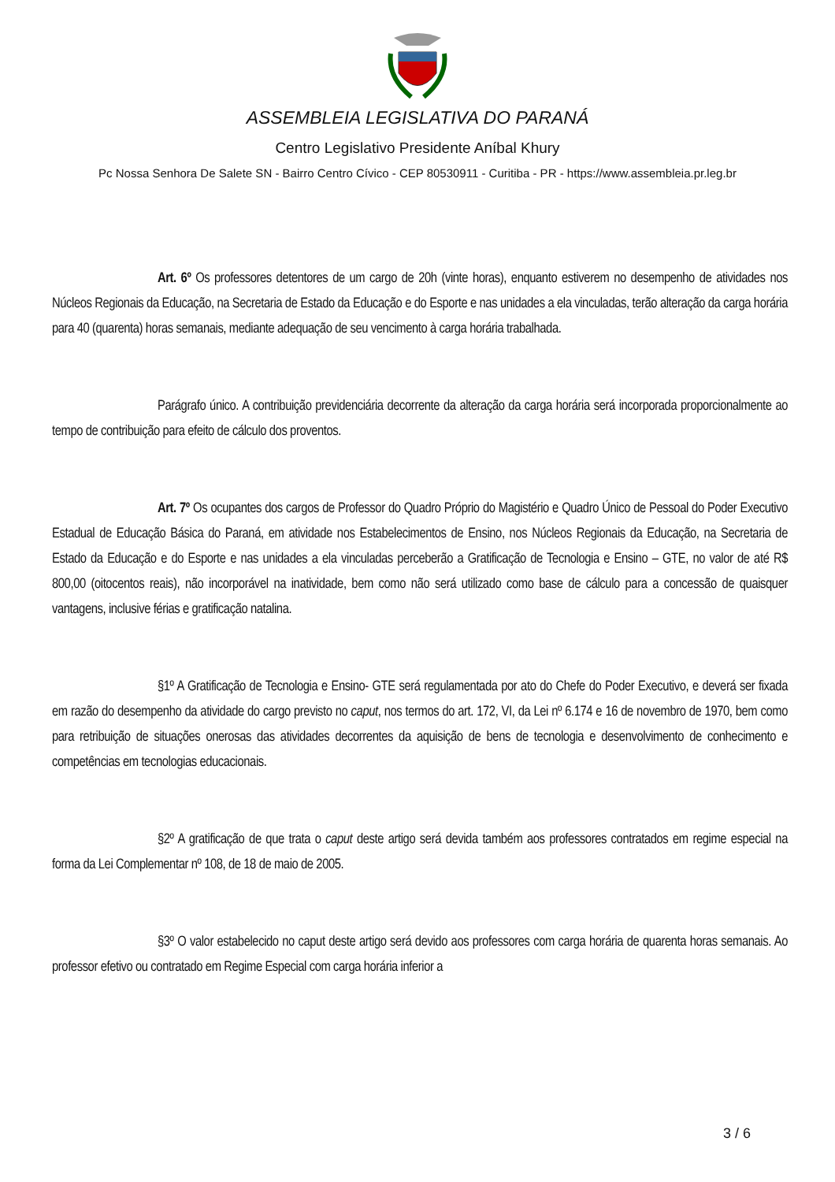ASSEMBLEIA LEGISLATIVA DO PARANÁ
Centro Legislativo Presidente Aníbal Khury
Pc Nossa Senhora De Salete SN - Bairro Centro Cívico - CEP 80530911 - Curitiba - PR - https://www.assembleia.pr.leg.br
Art. 6º Os professores detentores de um cargo de 20h (vinte horas), enquanto estiverem no desempenho de atividades nos Núcleos Regionais da Educação, na Secretaria de Estado da Educação e do Esporte e nas unidades a ela vinculadas, terão alteração da carga horária para 40 (quarenta) horas semanais, mediante adequação de seu vencimento à carga horária trabalhada.
Parágrafo único. A contribuição previdenciária decorrente da alteração da carga horária será incorporada proporcionalmente ao tempo de contribuição para efeito de cálculo dos proventos.
Art. 7º Os ocupantes dos cargos de Professor do Quadro Próprio do Magistério e Quadro Único de Pessoal do Poder Executivo Estadual de Educação Básica do Paraná, em atividade nos Estabelecimentos de Ensino, nos Núcleos Regionais da Educação, na Secretaria de Estado da Educação e do Esporte e nas unidades a ela vinculadas perceberão a Gratificação de Tecnologia e Ensino – GTE, no valor de até R$ 800,00 (oitocentos reais), não incorporável na inatividade, bem como não será utilizado como base de cálculo para a concessão de quaisquer vantagens, inclusive férias e gratificação natalina.
§1º A Gratificação de Tecnologia e Ensino- GTE será regulamentada por ato do Chefe do Poder Executivo, e deverá ser fixada em razão do desempenho da atividade do cargo previsto no caput, nos termos do art. 172, VI, da Lei nº 6.174 e 16 de novembro de 1970, bem como para retribuição de situações onerosas das atividades decorrentes da aquisição de bens de tecnologia e desenvolvimento de conhecimento e competências em tecnologias educacionais.
§2º A gratificação de que trata o caput deste artigo será devida também aos professores contratados em regime especial na forma da Lei Complementar nº 108, de 18 de maio de 2005.
§3º O valor estabelecido no caput deste artigo será devido aos professores com carga horária de quarenta horas semanais. Ao professor efetivo ou contratado em Regime Especial com carga horária inferior a
3 / 6